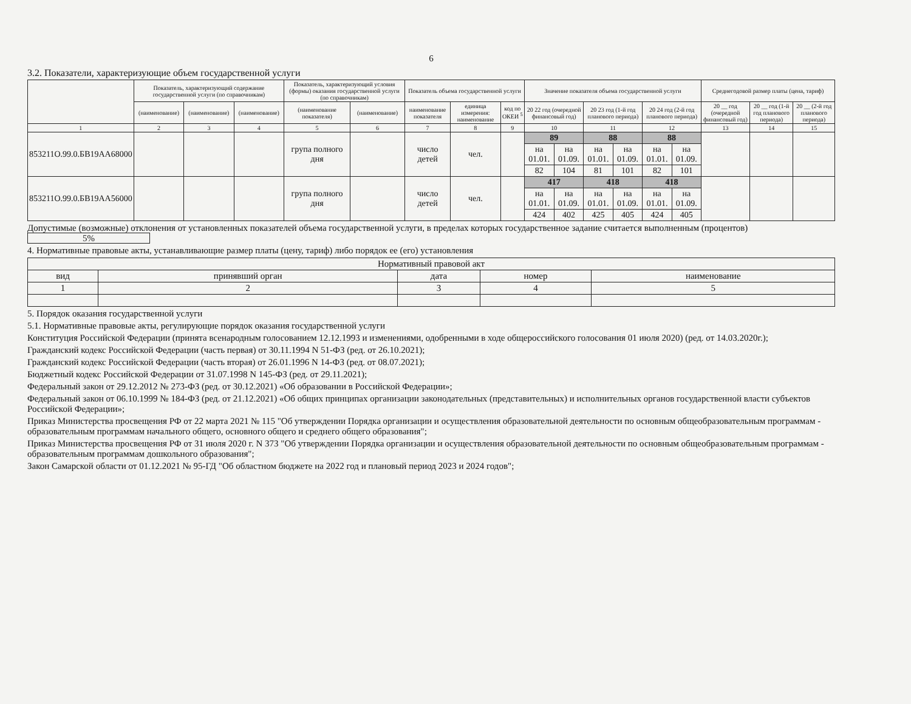6
3.2. Показатели, характеризующие объем государственной услуги
| | Показатель, характеризующий содержание государственной услуги (по справочникам) | | | Показатель, характеризующий условия (формы) оказания государственной услуги (по справочникам) | | Показатель объема государственной услуги | | | Значение показателя объема государственной услуги | | | | | | Среднегодовой размер платы (цена, тариф) | | |
| --- | --- | --- | --- | --- | --- | --- | --- | --- | --- | --- | --- | --- | --- | --- | --- | --- | --- |
| | (наименование) | (наименование) | (наименование) | (наименование показателя) | (наименование) | наименование показателя | единица измерения: наименование | код по ОКЕИ <sup>5</sup> | 20 22 год (очередной финансовый год) | | 20 23 год (1-й год планового периода) | | 20 24 год (2-й год планового периода) | | 20 __ год (очередной финансовый год) | 20 __ год (1-й год планового периода) | 20 __ (2-й год планового периода) |
| 1 | 2 | 3 | 4 | 5 | 6 | 7 | 8 | 9 | 10 | | 11 | | 12 | | 13 | 14 | 15 |
| 853211О.99.0.БВ19АА68000 | | | | група полного дня | | число детей | чел. | | 89 | | 88 | | 88 | | | | |
| | | | | | | | | | на 01.01. | на 01.09. | на 01.01. | на 01.09. | на 01.01. | на 01.09. | | | |
| | | | | | | | | | 82 | 104 | 81 | 101 | 82 | 101 | | | |
| 853211О.99.0.БВ19АА56000 | | | | група полного дня | | число детей | чел. | | 417 | | 418 | | 418 | | | | |
| | | | | | | | | | на 01.01. | на 01.09. | на 01.01. | на 01.09. | на 01.01. | на 01.09. | | | |
| | | | | | | | | | 424 | 402 | 425 | 405 | 424 | 405 | | | |
Допустимые (возможные) отклонения от установленных показателей объема государственной услуги, в пределах которых государственное задание считается выполненным (процентов) 5%
4. Нормативные правовые акты, устанавливающие размер платы (цену, тариф) либо порядок ее (его) установления
| Нормативный правовой акт | | | | |
| --- | --- | --- | --- | --- |
| вид | принявший орган | дата | номер | наименование |
| 1 | 2 | 3 | 4 | 5 |
5. Порядок оказания государственной услуги
5.1. Нормативные правовые акты, регулирующие порядок оказания государственной услуги
Конституция Российской Федерации (принята всенародным голосованием 12.12.1993 и изменениями, одобренными в ходе общероссийского голосования 01 июля 2020) (ред. от 14.03.2020г.);
Гражданский кодекс Российской Федерации (часть первая) от 30.11.1994 N 51-ФЗ (ред. от 26.10.2021);
Гражданский кодекс Российской Федерации (часть вторая) от 26.01.1996 N 14-ФЗ (ред. от 08.07.2021);
Бюджетный кодекс Российской Федерации от 31.07.1998 N 145-ФЗ (ред. от 29.11.2021);
Федеральный закон от 29.12.2012 № 273-ФЗ (ред. от 30.12.2021) «Об образовании в Российской Федерации»;
Федеральный закон от 06.10.1999 № 184-ФЗ (ред. от 21.12.2021) «Об общих принципах организации законодательных (представительных) и исполнительных органов государственной власти субъектов Российской Федерации»;
Приказ Министерства просвещения РФ от 22 марта 2021 № 115 "Об утверждении Порядка организации и осуществления образовательной деятельности по основным общеобразовательным программам - образовательным программам начального общего, основного общего и среднего общего образования";
Приказ Министерства просвещения РФ от 31 июля 2020 г. N 373 "Об утверждении Порядка организации и осуществления образовательной деятельности по основным общеобразовательным программам - образовательным программам дошкольного образования";
Закон Самарской области от 01.12.2021 № 95-ГД "Об областном бюджете на 2022 год и плановый период 2023 и 2024 годов";